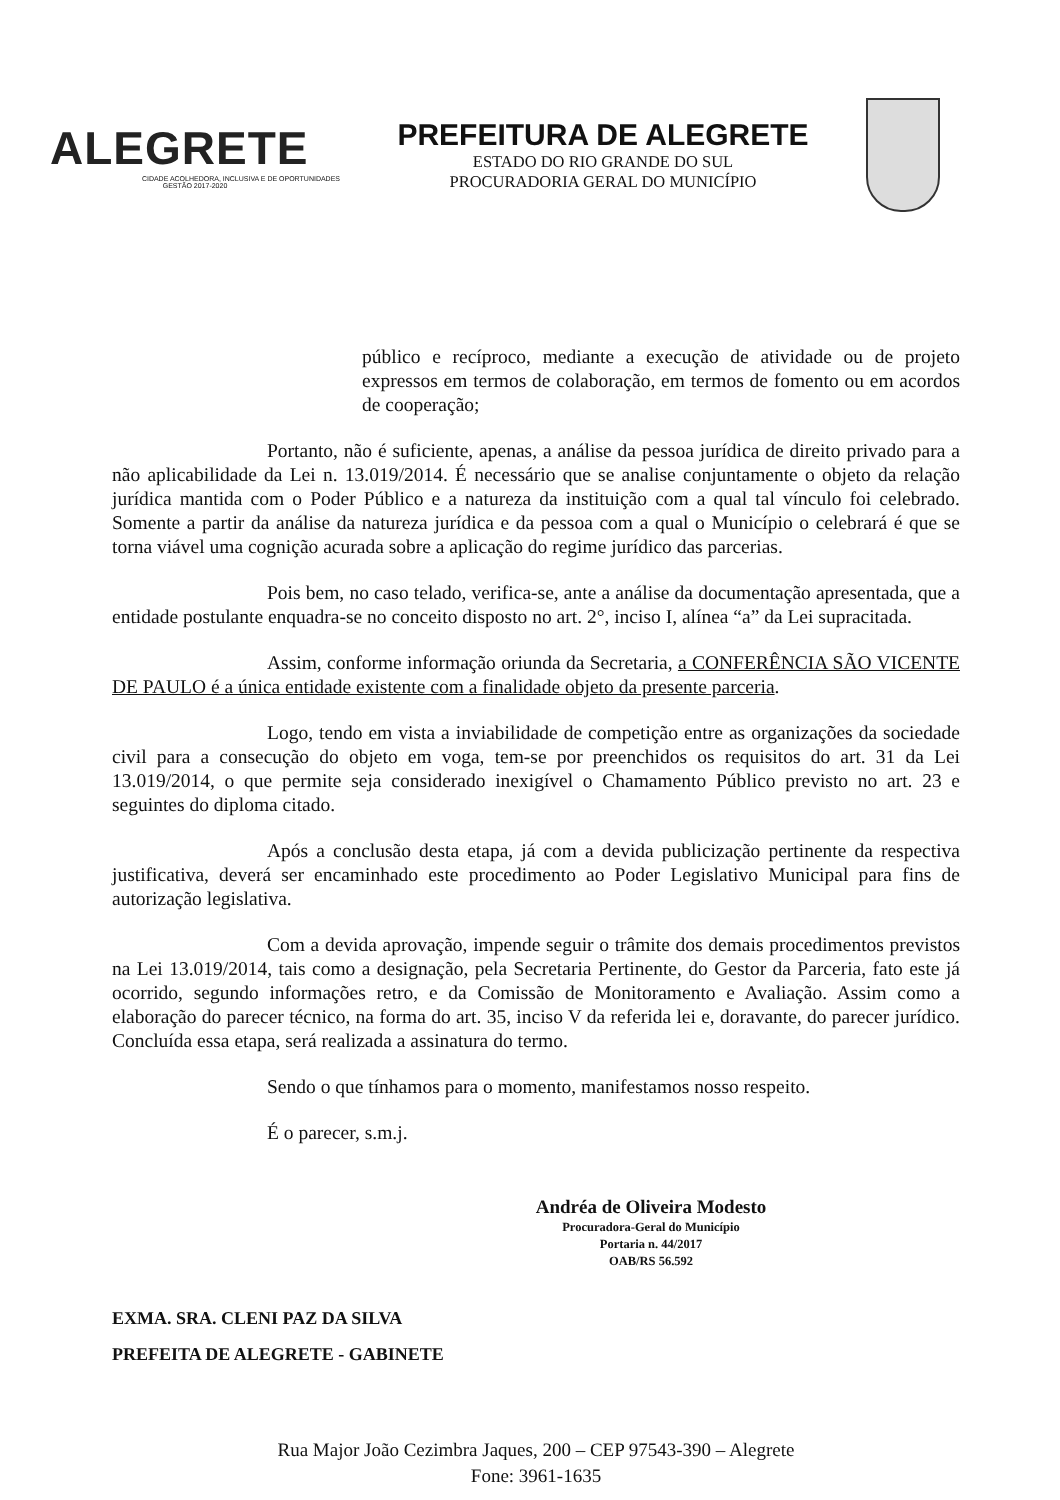ALEGRETE
CIDADE ACOLHEDORA, INCLUSIVA E DE OPORTUNIDADES
GESTÃO 2017-2020
PREFEITURA DE ALEGRETE
ESTADO DO RIO GRANDE DO SUL
PROCURADORIA GERAL DO MUNICÍPIO
público e recíproco, mediante a execução de atividade ou de projeto expressos em termos de colaboração, em termos de fomento ou em acordos de cooperação;
Portanto, não é suficiente, apenas, a análise da pessoa jurídica de direito privado para a não aplicabilidade da Lei n. 13.019/2014. É necessário que se analise conjuntamente o objeto da relação jurídica mantida com o Poder Público e a natureza da instituição com a qual tal vínculo foi celebrado. Somente a partir da análise da natureza jurídica e da pessoa com a qual o Município o celebrará é que se torna viável uma cognição acurada sobre a aplicação do regime jurídico das parcerias.
Pois bem, no caso telado, verifica-se, ante a análise da documentação apresentada, que a entidade postulante enquadra-se no conceito disposto no art. 2°, inciso I, alínea “a” da Lei supracitada.
Assim, conforme informação oriunda da Secretaria, a CONFERÊNCIA SÃO VICENTE DE PAULO é a única entidade existente com a finalidade objeto da presente parceria.
Logo, tendo em vista a inviabilidade de competição entre as organizações da sociedade civil para a consecução do objeto em voga, tem-se por preenchidos os requisitos do art. 31 da Lei 13.019/2014, o que permite seja considerado inexigível o Chamamento Público previsto no art. 23 e seguintes do diploma citado.
Após a conclusão desta etapa, já com a devida publicização pertinente da respectiva justificativa, deverá ser encaminhado este procedimento ao Poder Legislativo Municipal para fins de autorização legislativa.
Com a devida aprovação, impende seguir o trâmite dos demais procedimentos previstos na Lei 13.019/2014, tais como a designação, pela Secretaria Pertinente, do Gestor da Parceria, fato este já ocorrido, segundo informações retro, e da Comissão de Monitoramento e Avaliação. Assim como a elaboração do parecer técnico, na forma do art. 35, inciso V da referida lei e, doravante, do parecer jurídico. Concluída essa etapa, será realizada a assinatura do termo.
Sendo o que tínhamos para o momento, manifestamos nosso respeito.
É o parecer, s.m.j.
Andréa de Oliveira Modesto
Procuradora-Geral do Município
Portaria n. 44/2017
OAB/RS 56.592
EXMA. SRA. CLENI PAZ DA SILVA
PREFEITA DE ALEGRETE - GABINETE
Rua Major João Cezimbra Jaques, 200 – CEP 97543-390 – Alegrete
Fone: 3961-1635